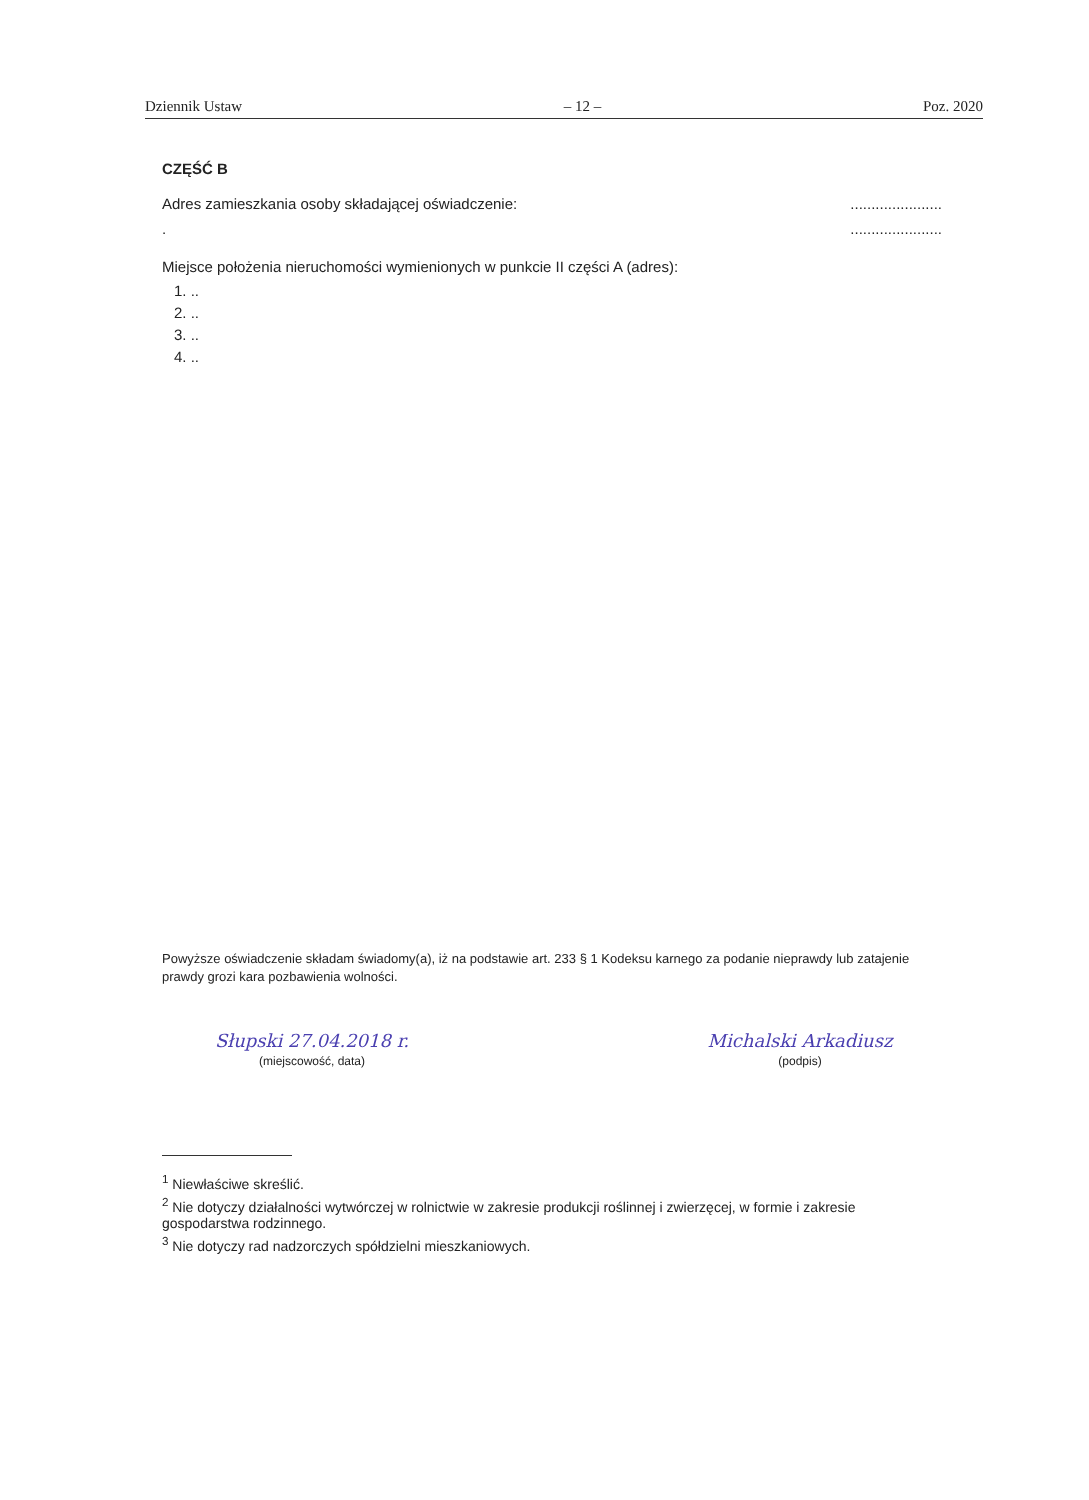Dziennik Ustaw – 12 – Poz. 2020
CZĘŚĆ B
Adres zamieszkania osoby składającej oświadczenie:......................
.......................
Miejsce położenia nieruchomości wymienionych w punkcie II części A (adres):
1. ..
2. ..
3. ..
4. ..
Powyższe oświadczenie składam świadomy(a), iż na podstawie art. 233 § 1 Kodeksu karnego za podanie nieprawdy lub zatajenie prawdy grozi kara pozbawienia wolności.
Słupski 27.04.2018 r.
(miejscowość, data)
Michalski Arkadiusz
(podpis)
<sup>1</sup> Niewłaściwe skreślić.
<sup>2</sup> Nie dotyczy działalności wytwórczej w rolnictwie w zakresie produkcji roślinnej i zwierzęcej, w formie i zakresie gospodarstwa rodzinnego.
<sup>3</sup> Nie dotyczy rad nadzorczych spółdzielni mieszkaniowych.